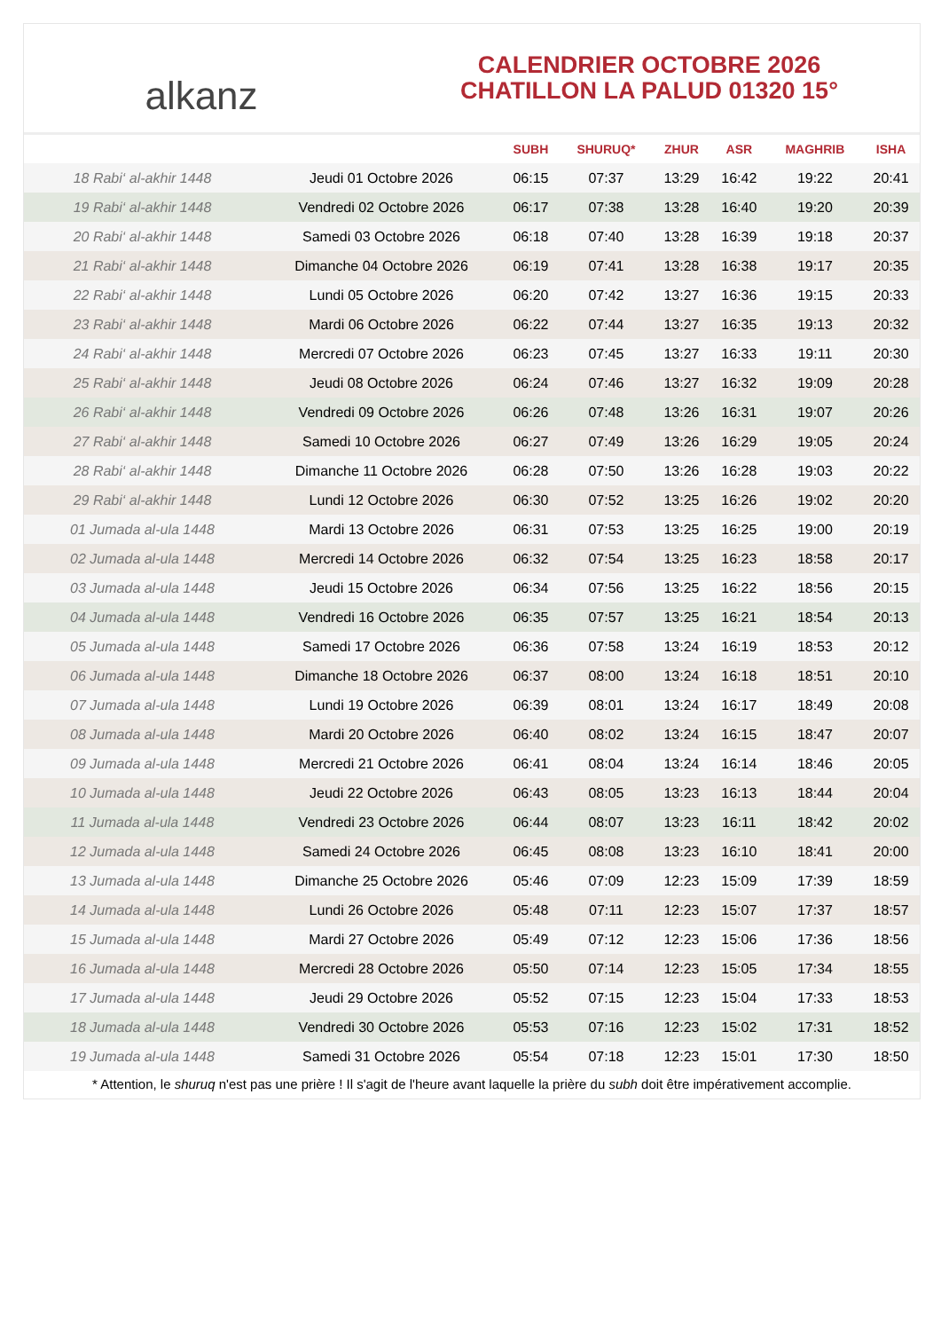alkanz
CALENDRIER OCTOBRE 2026
CHATILLON LA PALUD 01320 15°
| | | SUBH | SHURUQ* | ZHUR | ASR | MAGHRIB | ISHA |
| --- | --- | --- | --- | --- | --- | --- | --- |
| 18 Rabi‘ al-akhir 1448 | Jeudi 01 Octobre 2026 | 06:15 | 07:37 | 13:29 | 16:42 | 19:22 | 20:41 |
| 19 Rabi‘ al-akhir 1448 | Vendredi 02 Octobre 2026 | 06:17 | 07:38 | 13:28 | 16:40 | 19:20 | 20:39 |
| 20 Rabi‘ al-akhir 1448 | Samedi 03 Octobre 2026 | 06:18 | 07:40 | 13:28 | 16:39 | 19:18 | 20:37 |
| 21 Rabi‘ al-akhir 1448 | Dimanche 04 Octobre 2026 | 06:19 | 07:41 | 13:28 | 16:38 | 19:17 | 20:35 |
| 22 Rabi‘ al-akhir 1448 | Lundi 05 Octobre 2026 | 06:20 | 07:42 | 13:27 | 16:36 | 19:15 | 20:33 |
| 23 Rabi‘ al-akhir 1448 | Mardi 06 Octobre 2026 | 06:22 | 07:44 | 13:27 | 16:35 | 19:13 | 20:32 |
| 24 Rabi‘ al-akhir 1448 | Mercredi 07 Octobre 2026 | 06:23 | 07:45 | 13:27 | 16:33 | 19:11 | 20:30 |
| 25 Rabi‘ al-akhir 1448 | Jeudi 08 Octobre 2026 | 06:24 | 07:46 | 13:27 | 16:32 | 19:09 | 20:28 |
| 26 Rabi‘ al-akhir 1448 | Vendredi 09 Octobre 2026 | 06:26 | 07:48 | 13:26 | 16:31 | 19:07 | 20:26 |
| 27 Rabi‘ al-akhir 1448 | Samedi 10 Octobre 2026 | 06:27 | 07:49 | 13:26 | 16:29 | 19:05 | 20:24 |
| 28 Rabi‘ al-akhir 1448 | Dimanche 11 Octobre 2026 | 06:28 | 07:50 | 13:26 | 16:28 | 19:03 | 20:22 |
| 29 Rabi‘ al-akhir 1448 | Lundi 12 Octobre 2026 | 06:30 | 07:52 | 13:25 | 16:26 | 19:02 | 20:20 |
| 01 Jumada al-ula 1448 | Mardi 13 Octobre 2026 | 06:31 | 07:53 | 13:25 | 16:25 | 19:00 | 20:19 |
| 02 Jumada al-ula 1448 | Mercredi 14 Octobre 2026 | 06:32 | 07:54 | 13:25 | 16:23 | 18:58 | 20:17 |
| 03 Jumada al-ula 1448 | Jeudi 15 Octobre 2026 | 06:34 | 07:56 | 13:25 | 16:22 | 18:56 | 20:15 |
| 04 Jumada al-ula 1448 | Vendredi 16 Octobre 2026 | 06:35 | 07:57 | 13:25 | 16:21 | 18:54 | 20:13 |
| 05 Jumada al-ula 1448 | Samedi 17 Octobre 2026 | 06:36 | 07:58 | 13:24 | 16:19 | 18:53 | 20:12 |
| 06 Jumada al-ula 1448 | Dimanche 18 Octobre 2026 | 06:37 | 08:00 | 13:24 | 16:18 | 18:51 | 20:10 |
| 07 Jumada al-ula 1448 | Lundi 19 Octobre 2026 | 06:39 | 08:01 | 13:24 | 16:17 | 18:49 | 20:08 |
| 08 Jumada al-ula 1448 | Mardi 20 Octobre 2026 | 06:40 | 08:02 | 13:24 | 16:15 | 18:47 | 20:07 |
| 09 Jumada al-ula 1448 | Mercredi 21 Octobre 2026 | 06:41 | 08:04 | 13:24 | 16:14 | 18:46 | 20:05 |
| 10 Jumada al-ula 1448 | Jeudi 22 Octobre 2026 | 06:43 | 08:05 | 13:23 | 16:13 | 18:44 | 20:04 |
| 11 Jumada al-ula 1448 | Vendredi 23 Octobre 2026 | 06:44 | 08:07 | 13:23 | 16:11 | 18:42 | 20:02 |
| 12 Jumada al-ula 1448 | Samedi 24 Octobre 2026 | 06:45 | 08:08 | 13:23 | 16:10 | 18:41 | 20:00 |
| 13 Jumada al-ula 1448 | Dimanche 25 Octobre 2026 | 05:46 | 07:09 | 12:23 | 15:09 | 17:39 | 18:59 |
| 14 Jumada al-ula 1448 | Lundi 26 Octobre 2026 | 05:48 | 07:11 | 12:23 | 15:07 | 17:37 | 18:57 |
| 15 Jumada al-ula 1448 | Mardi 27 Octobre 2026 | 05:49 | 07:12 | 12:23 | 15:06 | 17:36 | 18:56 |
| 16 Jumada al-ula 1448 | Mercredi 28 Octobre 2026 | 05:50 | 07:14 | 12:23 | 15:05 | 17:34 | 18:55 |
| 17 Jumada al-ula 1448 | Jeudi 29 Octobre 2026 | 05:52 | 07:15 | 12:23 | 15:04 | 17:33 | 18:53 |
| 18 Jumada al-ula 1448 | Vendredi 30 Octobre 2026 | 05:53 | 07:16 | 12:23 | 15:02 | 17:31 | 18:52 |
| 19 Jumada al-ula 1448 | Samedi 31 Octobre 2026 | 05:54 | 07:18 | 12:23 | 15:01 | 17:30 | 18:50 |
* Attention, le shuruq n'est pas une prière ! Il s'agit de l'heure avant laquelle la prière du subh doit être impérativement accomplie.